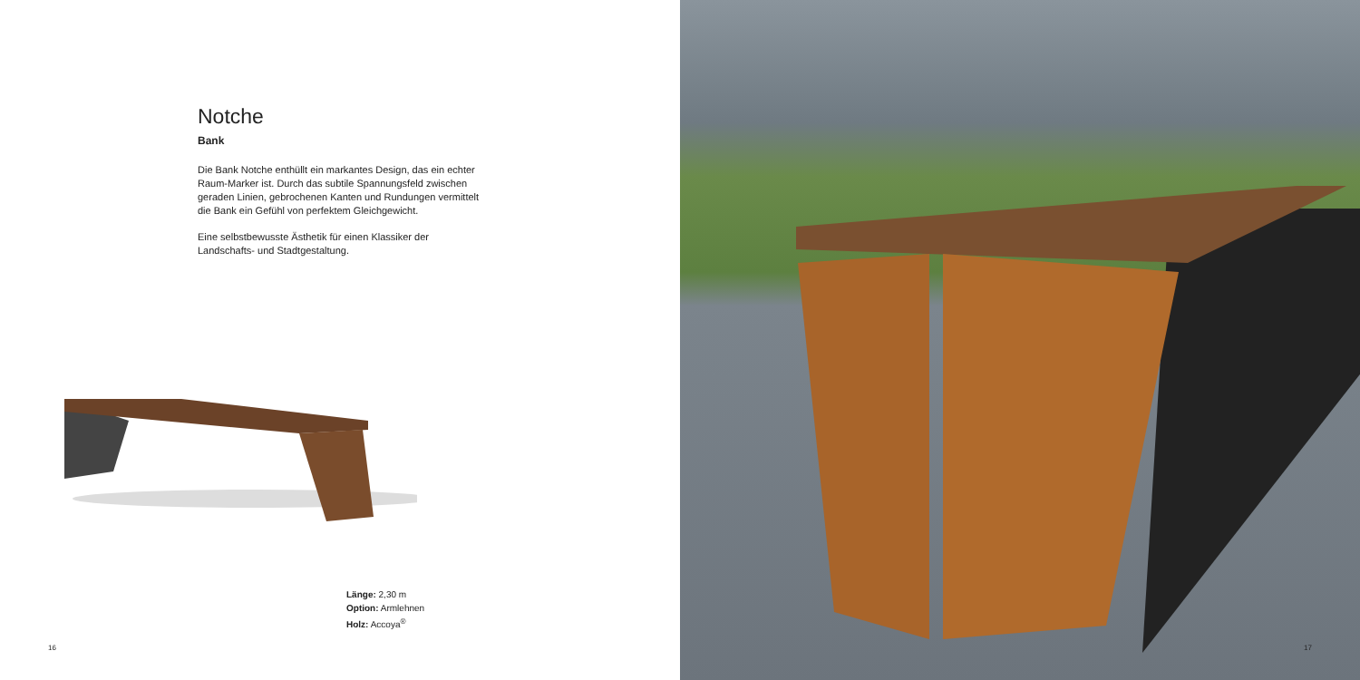Notche
Bank
Die Bank Notche enthüllt ein markantes Design, das ein echter Raum-Marker ist. Durch das subtile Spannungsfeld zwischen geraden Linien, gebrochenen Kanten und Rundungen vermittelt die Bank ein Gefühl von perfektem Gleichgewicht.
Eine selbstbewusste Ästhetik für einen Klassiker der Landschafts- und Stadtgestaltung.
Länge: 2,30 m
Option: Armlehnen
Holz: Accoya<sup>®</sup>
16
17